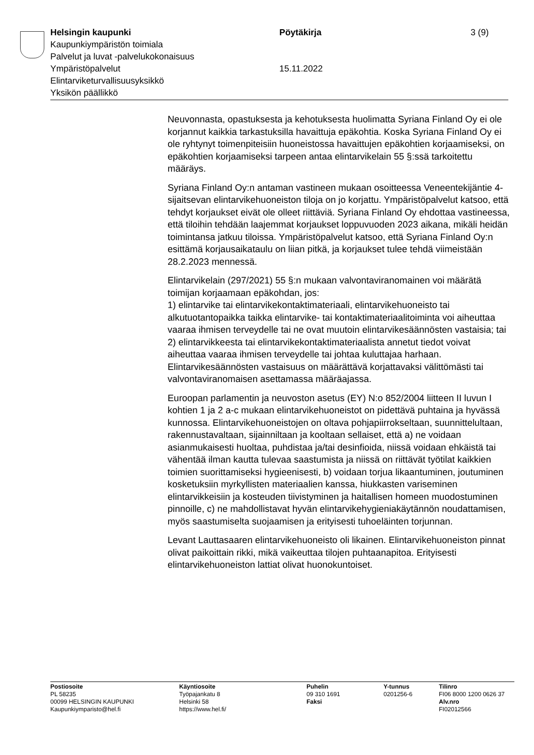Helsingin kaupunki Pöytäkirja 3 (9)
Kaupunkiympäristön toimiala
Palvelut ja luvat -palvelukokonaisuus
Ympäristöpalvelut 15.11.2022
Elintarviketurvallisuusyksikkö
Yksikön päällikkö
Neuvonnasta, opastuksesta ja kehotuksesta huolimatta Syriana Finland Oy ei ole korjannut kaikkia tarkastuksilla havaittuja epäkohtia. Koska Syriana Finland Oy ei ole ryhtynyt toimenpiteisiin huoneistossa havaittujen epäkohtien korjaamiseksi, on epäkohtien korjaamiseksi tarpeen antaa elintarvikelain 55 §:ssä tarkoitettu määräys.
Syriana Finland Oy:n antaman vastineen mukaan osoitteessa Veneentekijäntie 4-sijaitsevan elintarvikehuoneiston tiloja on jo korjattu. Ympäristöpalvelut katsoo, että tehdyt korjaukset eivät ole olleet riittäviä. Syriana Finland Oy ehdottaa vastineessa, että tiloihin tehdään laajemmat korjaukset loppuvuoden 2023 aikana, mikäli heidän toimintansa jatkuu tiloissa. Ympäristöpalvelut katsoo, että Syriana Finland Oy:n esittämä korjausaikataulu on liian pitkä, ja korjaukset tulee tehdä viimeistään 28.2.2023 mennessä.
Elintarvikelain (297/2021) 55 §:n mukaan valvontaviranomainen voi määrätä toimijan korjaamaan epäkohdan, jos:
1) elintarvike tai elintarvikekontaktimateriaali, elintarvikehuoneisto tai alkutuotantopaikka taikka elintarvike- tai kontaktimateriaalitoiminta voi aiheuttaa vaaraa ihmisen terveydelle tai ne ovat muutoin elintarvikesäännösten vastaisia; tai
2) elintarvikkeesta tai elintarvikekontaktimateriaalista annetut tiedot voivat aiheuttaa vaaraa ihmisen terveydelle tai johtaa kuluttajaa harhaan.
Elintarvikesäännösten vastaisuus on määrättävä korjattavaksi välittömästi tai valvontaviranomaisen asettamassa määräajassa.
Euroopan parlamentin ja neuvoston asetus (EY) N:o 852/2004 liitteen II luvun I kohtien 1 ja 2 a-c mukaan elintarvikehuoneistot on pidettävä puhtaina ja hyvässä kunnossa. Elintarvikehuoneistojen on oltava pohjapiirrokseltaan, suunnittelultaan, rakennustavaltaan, sijainniltaan ja kooltaan sellaiset, että a) ne voidaan asianmukaisesti huoltaa, puhdistaa ja/tai desinfioida, niissä voidaan ehkäistä tai vähentää ilman kautta tulevaa saastumista ja niissä on riittävät työtilat kaikkien toimien suorittamiseksi hygieenisesti, b) voidaan torjua likaantuminen, joutuminen kosketuksiin myrkyllisten materiaalien kanssa, hiukkasten variseminen elintarvikkeisiin ja kosteuden tiivistyminen ja haitallisen homeen muodostuminen pinnoille, c) ne mahdollistavat hyvän elintarvikehygieniakäytännön noudattamisen, myös saastumiselta suojaamisen ja erityisesti tuhoeläinten torjunnan.
Levant Lauttasaaren elintarvikehuoneisto oli likainen. Elintarvikehuoneiston pinnat olivat paikoittain rikki, mikä vaikeuttaa tilojen puhtaanapitoa. Erityisesti elintarvikehuoneiston lattiat olivat huonokuntoiset.
Postiosoite
PL 58235
00099 HELSINGIN KAUPUNKI
Kaupunkiymparisto@hel.fi
Käyntiosoite
Työpajankatu 8
Helsinki 58
https://www.hel.fi/
Puhelin
09 310 1691
Faksi
Y-tunnus
0201256-6
Tilinro
FI06 8000 1200 0626 37
Alv.nro
FI02012566